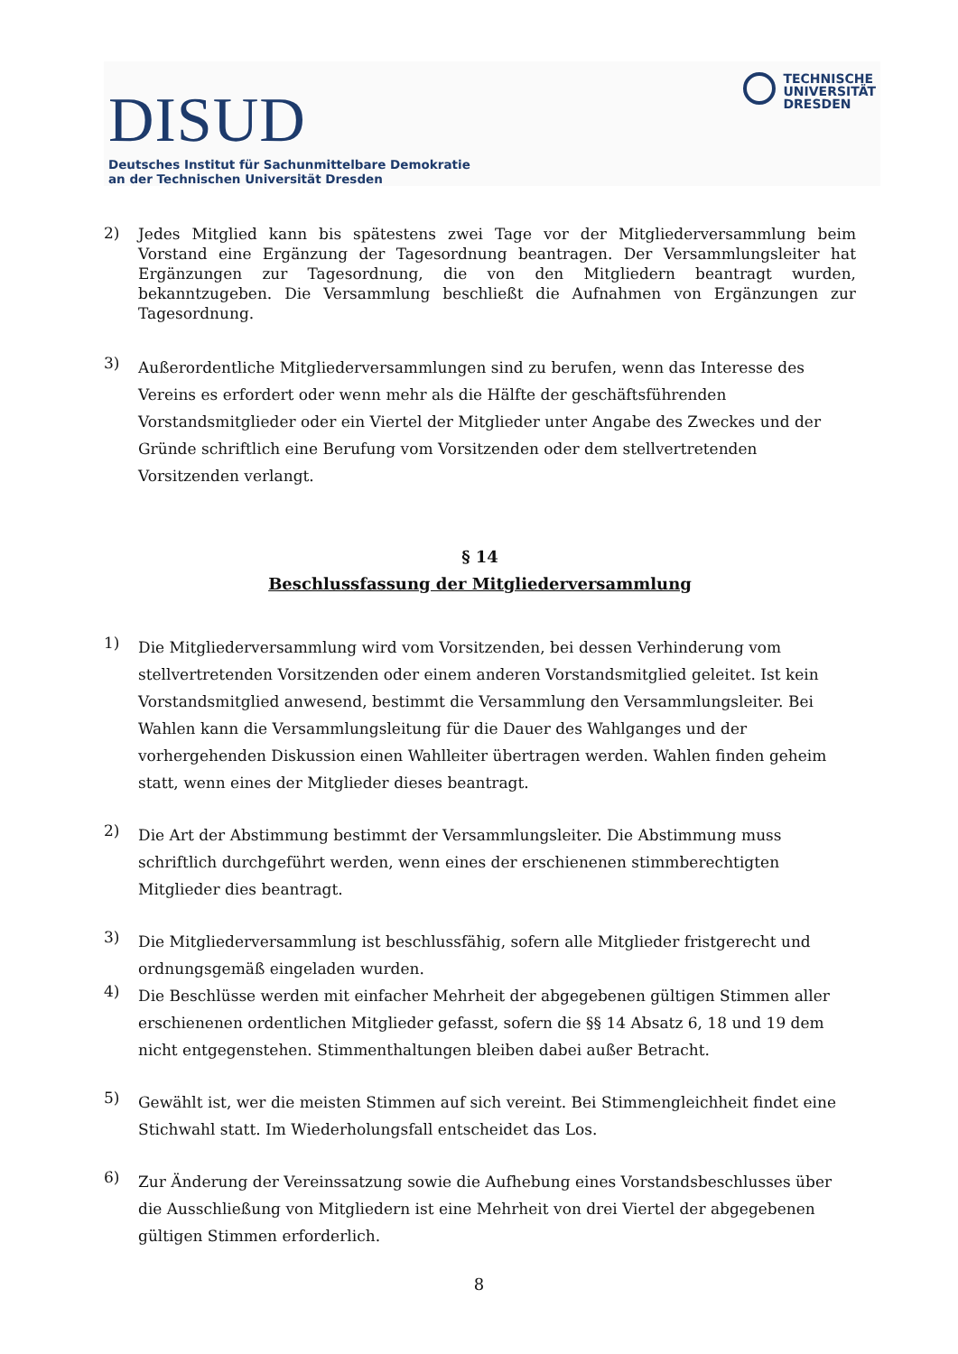DISUD
Deutsches Institut für Sachunmittelbare Demokratie
an der Technischen Universität Dresden
TECHNISCHE
UNIVERSITÄT
DRESDEN
2)
Jedes Mitglied kann bis spätestens zwei Tage vor der Mitgliederversammlung beim Vorstand eine Ergänzung der Tagesordnung beantragen. Der Versammlungsleiter hat Ergänzungen zur Tagesordnung, die von den Mitgliedern beantragt wurden, bekanntzugeben. Die Versammlung beschließt die Aufnahmen von Ergänzungen zur Tagesordnung.
3)
Außerordentliche Mitgliederversammlungen sind zu berufen, wenn das Interesse des Vereins es erfordert oder wenn mehr als die Hälfte der geschäftsführenden Vorstandsmitglieder oder ein Viertel der Mitglieder unter Angabe des Zweckes und der Gründe schriftlich eine Berufung vom Vorsitzenden oder dem stellvertretenden Vorsitzenden verlangt.
§ 14
Beschlussfassung der Mitgliederversammlung
1)
Die Mitgliederversammlung wird vom Vorsitzenden, bei dessen Verhinderung vom stellvertretenden Vorsitzenden oder einem anderen Vorstandsmitglied geleitet. Ist kein Vorstandsmitglied anwesend, bestimmt die Versammlung den Versammlungsleiter. Bei Wahlen kann die Versammlungsleitung für die Dauer des Wahlganges und der vorhergehenden Diskussion einen Wahlleiter übertragen werden. Wahlen finden geheim statt, wenn eines der Mitglieder dieses beantragt.
2)
Die Art der Abstimmung bestimmt der Versammlungsleiter. Die Abstimmung muss schriftlich durchgeführt werden, wenn eines der erschienenen stimmberechtigten Mitglieder dies beantragt.
3)
Die Mitgliederversammlung ist beschlussfähig, sofern alle Mitglieder fristgerecht und ordnungsgemäß eingeladen wurden.
4)
Die Beschlüsse werden mit einfacher Mehrheit der abgegebenen gültigen Stimmen aller erschienenen ordentlichen Mitglieder gefasst, sofern die §§ 14 Absatz 6, 18 und 19 dem nicht entgegenstehen. Stimmenthaltungen bleiben dabei außer Betracht.
5)
Gewählt ist, wer die meisten Stimmen auf sich vereint. Bei Stimmengleichheit findet eine Stichwahl statt. Im Wiederholungsfall entscheidet das Los.
6)
Zur Änderung der Vereinssatzung sowie die Aufhebung eines Vorstandsbeschlusses über die Ausschließung von Mitgliedern ist eine Mehrheit von drei Viertel der abgegebenen gültigen Stimmen erforderlich.
8